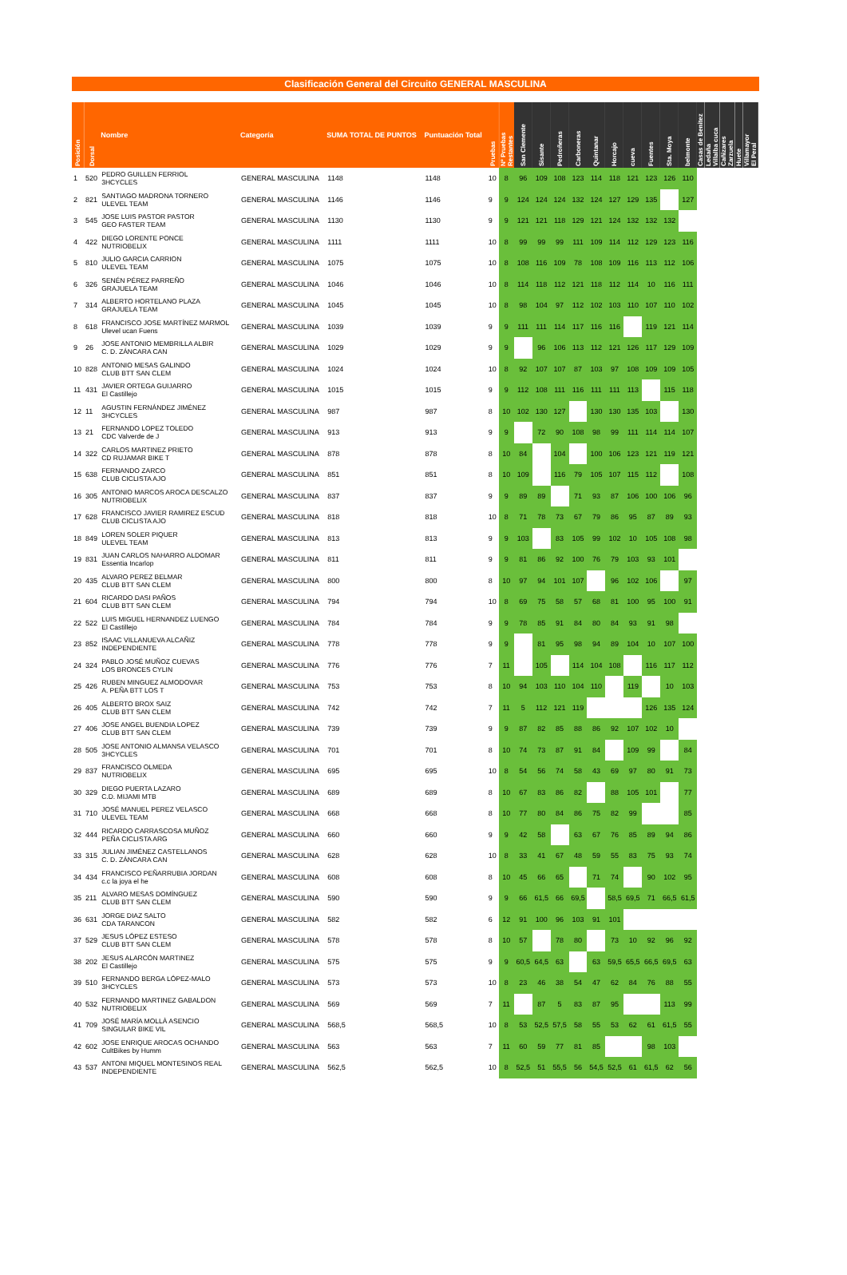Clasificación General del Circuito GENERAL MASCULINA
| Posición | Dorsal | Nombre | Categoría | SUMA TOTAL DE PUNTOS | Puntuación Total | Pruebas | Nº Pruebas Restantes | San Clemente | Sisante | Pedroñeras | Carboneras | Quintanar | Horcajo | cueva | Fuentes | Sta. Moya | belmonte | Casas de Benitez | Ledaña | Villalba cuca | Cañizares | Zarzuela | Huete | Villamayor | El Peral |
| --- | --- | --- | --- | --- | --- | --- | --- | --- | --- | --- | --- | --- | --- | --- | --- | --- | --- | --- | --- | --- | --- | --- | --- | --- | --- |
| 1 | 520 | PEDRO GUILLEN FERRIOL 3HCYCLES | GENERAL MASCULINA | 1148 | 1148 | 10 | 8 | 96 | 109 | 108 | 123 | 114 | 118 | 121 | 123 | 126 | 110 | | | | | | | | |
| 2 | 821 | SANTIAGO MADRONA TORNERO ULEVEL TEAM | GENERAL MASCULINA | 1146 | 1146 | 9 | 9 | 124 | 124 | 124 | 132 | 124 | 127 | 129 | 135 | | 127 | | | | | | | | |
| 3 | 545 | JOSE LUIS PASTOR PASTOR GEO FASTER TEAM | GENERAL MASCULINA | 1130 | 1130 | 9 | 9 | 121 | 121 | 118 | 129 | 121 | 124 | 132 | 132 | 132 | | | | | | | | | |
| 4 | 422 | DIEGO LORENTE PONCE NUTRIOBELIX | GENERAL MASCULINA | 1111 | 1111 | 10 | 8 | 99 | 99 | 99 | 111 | 109 | 114 | 112 | 129 | 123 | 116 | | | | | | | | |
| 5 | 810 | JULIO GARCIA CARRION ULEVEL TEAM | GENERAL MASCULINA | 1075 | 1075 | 10 | 8 | 108 | 116 | 109 | 78 | 108 | 109 | 116 | 113 | 112 | 106 | | | | | | | | |
| 6 | 326 | SENÉN PÉREZ PARREÑO GRAJUELA TEAM | GENERAL MASCULINA | 1046 | 1046 | 10 | 8 | 114 | 118 | 112 | 121 | 118 | 112 | 114 | 10 | 116 | 111 | | | | | | | | |
| 7 | 314 | ALBERTO HORTELANO PLAZA GRAJUELA TEAM | GENERAL MASCULINA | 1045 | 1045 | 10 | 8 | 98 | 104 | 97 | 112 | 102 | 103 | 110 | 107 | 110 | 102 | | | | | | | | |
| 8 | 618 | FRANCISCO JOSE MARTÍNEZ MARMOL Ulevel ucan Fuens | GENERAL MASCULINA | 1039 | 1039 | 9 | 9 | 111 | 111 | 114 | 117 | 116 | 116 | | 119 | 121 | 114 | | | | | | | | |
| 9 | 26 | JOSE ANTONIO MEMBRILLA ALBIR C. D. ZÁNCARA CAN | GENERAL MASCULINA | 1029 | 1029 | 9 | 9 | | 96 | 106 | 113 | 112 | 121 | 126 | 117 | 129 | 109 | | | | | | | | |
| 10 | 828 | ANTONIO MESAS GALINDO CLUB BTT SAN CLEM | GENERAL MASCULINA | 1024 | 1024 | 10 | 8 | 92 | 107 | 107 | 87 | 103 | 97 | 108 | 109 | 109 | 105 | | | | | | | | |
| 11 | 431 | JAVIER ORTEGA GUIJARRO El Castillejo | GENERAL MASCULINA | 1015 | 1015 | 9 | 9 | 112 | 108 | 111 | 116 | 111 | 111 | 113 | | 115 | 118 | | | | | | | | |
| 12 | 11 | AGUSTIN FERNÁNDEZ JIMÉNEZ 3HCYCLES | GENERAL MASCULINA | 987 | 987 | 8 | 10 | 102 | 130 | 127 | | 130 | 130 | 135 | 103 | | 130 | | | | | | | | |
| 13 | 21 | FERNANDO LOPEZ TOLEDO CDC Valverde de J | GENERAL MASCULINA | 913 | 913 | 9 | 9 | | 72 | 90 | 108 | 98 | 99 | 111 | 114 | 114 | 107 | | | | | | | | |
| 14 | 322 | CARLOS MARTINEZ PRIETO CD RUJAMAR BIKE T | GENERAL MASCULINA | 878 | 878 | 8 | 10 | 84 | | 104 | | 100 | 106 | 123 | 121 | 119 | 121 | | | | | | | | |
| 15 | 638 | FERNANDO ZARCO CLUB CICLISTA AJO | GENERAL MASCULINA | 851 | 851 | 8 | 10 | 109 | | 116 | 79 | 105 | 107 | 115 | 112 | | 108 | | | | | | | | |
| 16 | 305 | ANTONIO MARCOS AROCA DESCALZO NUTRIOBELIX | GENERAL MASCULINA | 837 | 837 | 9 | 9 | 89 | 89 | | 71 | 93 | 87 | 106 | 100 | 106 | 96 | | | | | | | | |
| 17 | 628 | FRANCISCO JAVIER RAMIREZ ESCUD CLUB CICLISTA AJO | GENERAL MASCULINA | 818 | 818 | 10 | 8 | 71 | 78 | 73 | 67 | 79 | 86 | 95 | 87 | 89 | 93 | | | | | | | | |
| 18 | 849 | LOREN SOLER PIQUER ULEVEL TEAM | GENERAL MASCULINA | 813 | 813 | 9 | 9 | 103 | | 83 | 105 | 99 | 102 | 10 | 105 | 108 | 98 | | | | | | | | |
| 19 | 831 | JUAN CARLOS NAHARRO ALDOMAR Essentia Incarlop | GENERAL MASCULINA | 811 | 811 | 9 | 9 | 81 | 86 | 92 | 100 | 76 | 79 | 103 | 93 | 101 | | | | | | | | | |
| 20 | 435 | ALVARO PEREZ BELMAR CLUB BTT SAN CLEM | GENERAL MASCULINA | 800 | 800 | 8 | 10 | 97 | 94 | 101 | 107 | | 96 | 102 | 106 | | 97 | | | | | | | | |
| 21 | 604 | RICARDO DASI PAÑOS CLUB BTT SAN CLEM | GENERAL MASCULINA | 794 | 794 | 10 | 8 | 69 | 75 | 58 | 57 | 68 | 81 | 100 | 95 | 100 | 91 | | | | | | | | |
| 22 | 522 | LUIS MIGUEL HERNANDEZ LUENGO El Castillejo | GENERAL MASCULINA | 784 | 784 | 9 | 9 | 78 | 85 | 91 | 84 | 80 | 84 | 93 | 91 | 98 | | | | | | | | | |
| 23 | 852 | ISAAC VILLANUEVA ALCAÑIZ INDEPENDIENTE | GENERAL MASCULINA | 778 | 778 | 9 | 9 | | 81 | 95 | 98 | 94 | 89 | 104 | 10 | 107 | 100 | | | | | | | | |
| 24 | 324 | PABLO JOSÉ MUÑOZ CUEVAS LOS BRONCES CYLIN | GENERAL MASCULINA | 776 | 776 | 7 | 11 | | 105 | | 114 | 104 | 108 | | 116 | 117 | 112 | | | | | | | | |
| 25 | 426 | RUBEN MINGUEZ ALMODOVAR A. PEÑA BTT LOS T | GENERAL MASCULINA | 753 | 753 | 8 | 10 | 94 | 103 | 110 | 104 | 110 | | 119 | | 10 | 103 | | | | | | | | |
| 26 | 405 | ALBERTO BROX SAIZ CLUB BTT SAN CLEM | GENERAL MASCULINA | 742 | 742 | 7 | 11 | 5 | 112 | 121 | 119 | | | | 126 | 135 | 124 | | | | | | | | |
| 27 | 406 | JOSE ANGEL BUENDIA LOPEZ CLUB BTT SAN CLEM | GENERAL MASCULINA | 739 | 739 | 9 | 9 | 87 | 82 | 85 | 88 | 86 | 92 | 107 | 102 | 10 | | | | | | | | | |
| 28 | 505 | JOSE ANTONIO ALMANSA VELASCO 3HCYCLES | GENERAL MASCULINA | 701 | 701 | 8 | 10 | 74 | 73 | 87 | 91 | 84 | | 109 | 99 | | 84 | | | | | | | | |
| 29 | 837 | FRANCISCO OLMEDA NUTRIOBELIX | GENERAL MASCULINA | 695 | 695 | 10 | 8 | 54 | 56 | 74 | 58 | 43 | 69 | 97 | 80 | 91 | 73 | | | | | | | | |
| 30 | 329 | DIEGO PUERTA LAZARO C.D. MIJAMI MTB | GENERAL MASCULINA | 689 | 689 | 8 | 10 | 67 | 83 | 86 | 82 | | 88 | 105 | 101 | | 77 | | | | | | | | |
| 31 | 710 | JOSÉ MANUEL PEREZ VELASCO ULEVEL TEAM | GENERAL MASCULINA | 668 | 668 | 8 | 10 | 77 | 80 | 84 | 86 | 75 | 82 | 99 | | | 85 | | | | | | | | |
| 32 | 444 | RICARDO CARRASCOSA MUÑOZ PEÑA CICLISTA ARG | GENERAL MASCULINA | 660 | 660 | 9 | 9 | 42 | 58 | | 63 | 67 | 76 | 85 | 89 | 94 | 86 | | | | | | | | |
| 33 | 315 | JULIAN JIMÉNEZ CASTELLANOS C. D. ZÁNCARA CAN | GENERAL MASCULINA | 628 | 628 | 10 | 8 | 33 | 41 | 67 | 48 | 59 | 55 | 83 | 75 | 93 | 74 | | | | | | | | |
| 34 | 434 | FRANCISCO PEÑARRUBIA JORDAN c.c la joya el he | GENERAL MASCULINA | 608 | 608 | 8 | 10 | 45 | 66 | 65 | | 71 | 74 | | 90 | 102 | 95 | | | | | | | | |
| 35 | 211 | ALVARO MESAS DOMÍNGUEZ CLUB BTT SAN CLEM | GENERAL MASCULINA | 590 | 590 | 9 | 9 | 66 | 61,5 | 66 | 69,5 | | 58,5 | 69,5 | 71 | 66,5 | 61,5 | | | | | | | | |
| 36 | 631 | JORGE DIAZ SALTO CDA TARANCON | GENERAL MASCULINA | 582 | 582 | 6 | 12 | 91 | 100 | 96 | 103 | 91 | 101 | | | | | | | | | | | | |
| 37 | 529 | JESUS LÓPEZ ESTESO CLUB BTT SAN CLEM | GENERAL MASCULINA | 578 | 578 | 8 | 10 | 57 | | 78 | 80 | | 73 | 10 | 92 | 96 | 92 | | | | | | | | |
| 38 | 202 | JESUS ALARCÓN MARTINEZ El Castillejo | GENERAL MASCULINA | 575 | 575 | 9 | 9 | 60,5 | 64,5 | 63 | | 63 | 59,5 | 65,5 | 66,5 | 69,5 | 63 | | | | | | | | |
| 39 | 510 | FERNANDO BERGA LÓPEZ-MALO 3HCYCLES | GENERAL MASCULINA | 573 | 573 | 10 | 8 | 23 | 46 | 38 | 54 | 47 | 62 | 84 | 76 | 88 | 55 | | | | | | | | |
| 40 | 532 | FERNANDO MARTINEZ GABALDON NUTRIOBELIX | GENERAL MASCULINA | 569 | 569 | 7 | 11 | | 87 | 5 | 83 | 87 | 95 | | | 113 | 99 | | | | | | | | |
| 41 | 709 | JOSÉ MARÍA MOLLÀ ASENCIO SINGULAR BIKE VIL | GENERAL MASCULINA | 568,5 | 568,5 | 10 | 8 | 53 | 52,5 | 57,5 | 58 | 55 | 53 | 62 | 61 | 61,5 | 55 | | | | | | | | |
| 42 | 602 | JOSE ENRIQUE AROCAS OCHANDO CultBikes by Humm | GENERAL MASCULINA | 563 | 563 | 7 | 11 | 60 | 59 | 77 | 81 | 85 | | | 98 | 103 | | | | | | | | | |
| 43 | 537 | ANTONI MIQUEL MONTESINOS REAL INDEPENDIENTE | GENERAL MASCULINA | 562,5 | 562,5 | 10 | 8 | 52,5 | 51 | 55,5 | 56 | 54,5 | 52,5 | 61 | 61,5 | 62 | 56 | | | | | | | | |